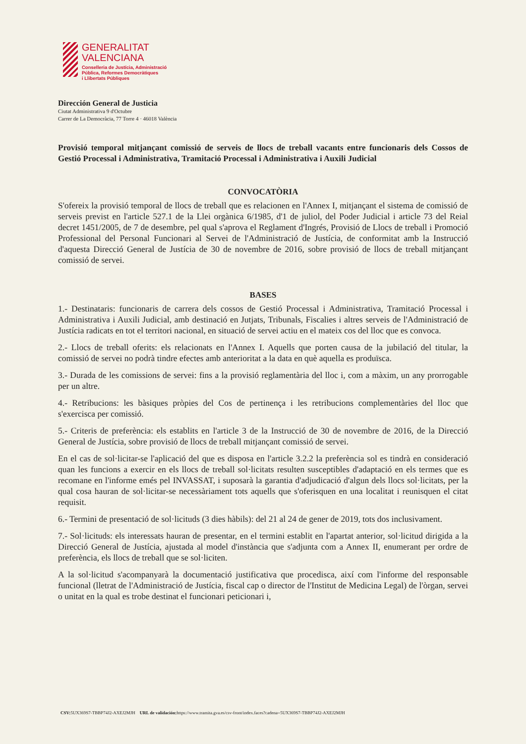GENERALITAT
VALENCIANA
Conselleria de Justícia, Administració
Pública, Reformes Democràtiques
i Llibertats Públiques
Dirección General de Justicia
Ciutat Administrativa 9 d'Octubre
Carrer de La Democràcia, 77 Torre 4 · 46018 València
Provisió temporal mitjançant comissió de serveis de llocs de treball vacants entre funcionaris dels Cossos de Gestió Processal i Administrativa, Tramitació Processal i Administrativa i Auxili Judicial
CONVOCATÒRIA
S'ofereix la provisió temporal de llocs de treball que es relacionen en l'Annex I, mitjançant el sistema de comissió de serveis previst en l'article 527.1 de la Llei orgànica 6/1985, d'1 de juliol, del Poder Judicial i article 73 del Reial decret 1451/2005, de 7 de desembre, pel qual s'aprova el Reglament d'Ingrés, Provisió de Llocs de treball i Promoció Professional del Personal Funcionari al Servei de l'Administració de Justícia, de conformitat amb la Instrucció d'aquesta Direcció General de Justícia de 30 de novembre de 2016, sobre provisió de llocs de treball mitjançant comissió de servei.
BASES
1.- Destinataris: funcionaris de carrera dels cossos de Gestió Processal i Administrativa, Tramitació Processal i Administrativa i Auxili Judicial, amb destinació en Jutjats, Tribunals, Fiscalies i altres serveis de l'Administració de Justícia radicats en tot el territori nacional, en situació de servei actiu en el mateix cos del lloc que es convoca.
2.- Llocs de treball oferits: els relacionats en l'Annex I. Aquells que porten causa de la jubilació del titular, la comissió de servei no podrà tindre efectes amb anterioritat a la data en què aquella es produïsca.
3.- Durada de les comissions de servei: fins a la provisió reglamentària del lloc i, com a màxim, un any prorrogable per un altre.
4.- Retribucions: les bàsiques pròpies del Cos de pertinença i les retribucions complementàries del lloc que s'exercisca per comissió.
5.- Criteris de preferència: els establits en l'article 3 de la Instrucció de 30 de novembre de 2016, de la Direcció General de Justícia, sobre provisió de llocs de treball mitjançant comissió de servei.
En el cas de sol·licitar-se l'aplicació del que es disposa en l'article 3.2.2 la preferència sol es tindrà en consideració quan les funcions a exercir en els llocs de treball sol·licitats resulten susceptibles d'adaptació en els termes que es recomane en l'informe emés pel INVASSAT, i suposarà la garantia d'adjudicació d'algun dels llocs sol·licitats, per la qual cosa hauran de sol·licitar-se necessàriament tots aquells que s'oferisquen en una localitat i reunisquen el citat requisit.
6.- Termini de presentació de sol·licituds (3 dies hàbils): del 21 al 24 de gener de 2019, tots dos inclusivament.
7.- Sol·licituds: els interessats hauran de presentar, en el termini establit en l'apartat anterior, sol·licitud dirigida a la Direcció General de Justícia, ajustada al model d'instància que s'adjunta com a Annex II, enumerant per ordre de preferència, els llocs de treball que se sol·liciten.
A la sol·licitud s'acompanyarà la documentació justificativa que procedisca, així com l'informe del responsable funcional (lletrat de l'Administració de Justícia, fiscal cap o director de l'Institut de Medicina Legal) de l'òrgan, servei o unitat en la qual es trobe destinat el funcionari peticionari i,
CSV: 5UX369S7-TBBP74J2-AXEJ2MJH URL de validación: https://www.tramita.gva.es/csv-front/index.faces?cadena=5UX369S7-TBBP74J2-AXEJ2MJH